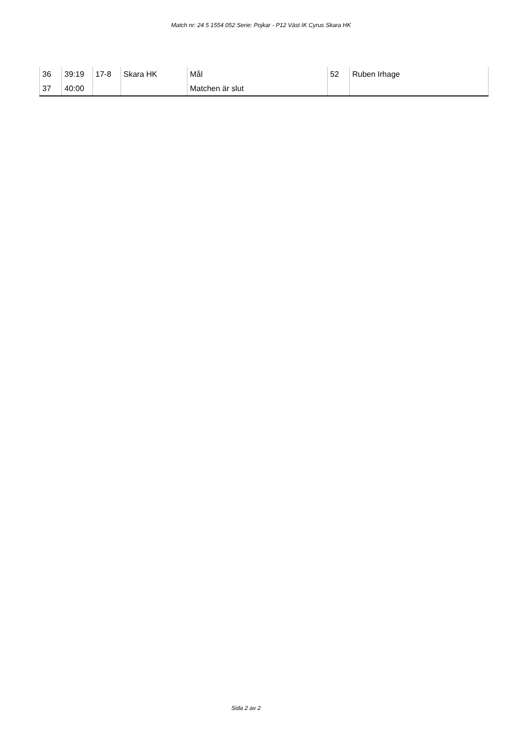Match nr: 24 5 1554 052 Serie: Pojkar - P12 Väst IK Cyrus Skara HK
| 36 | 39:19 | 17-8 | Skara HK | Mål | 52 | Ruben Irhage |
| 37 | 40:00 | | | Matchen är slut | | |
Sida 2 av 2